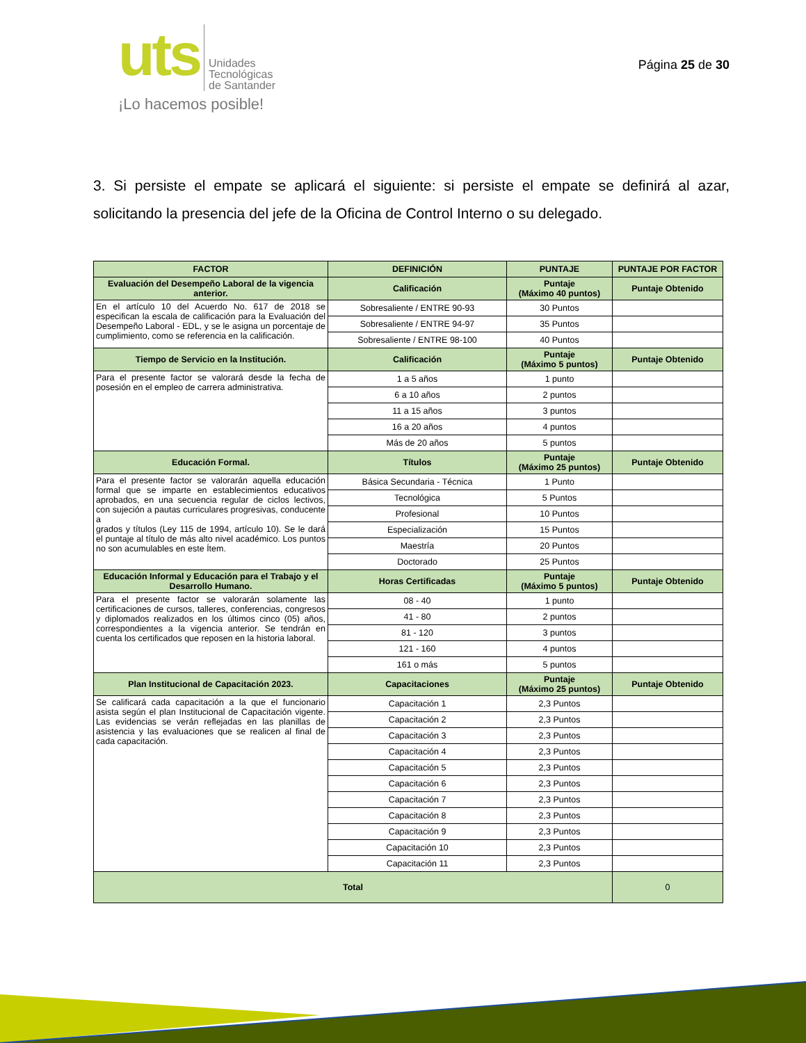uts
Unidades
Tecnológicas
de Santander
¡Lo hacemos posible!
Página 25 de 30
3. Si persiste el empate se aplicará el siguiente: si persiste el empate se definirá al azar, solicitando la presencia del jefe de la Oficina de Control Interno o su delegado.
| FACTOR | DEFINICIÓN | PUNTAJE | PUNTAJE POR FACTOR |
| --- | --- | --- | --- |
| Evaluación del Desempeño Laboral de la vigencia anterior. | Calificación | Puntaje (Máximo 40 puntos) | Puntaje Obtenido |
| En el artículo 10 del Acuerdo No. 617 de 2018 se especifican la escala de calificación para la Evaluación del Desempeño Laboral - EDL, y se le asigna un porcentaje de cumplimiento, como se referencia en la calificación. | Sobresaliente / ENTRE 90-93 | 30 Puntos | |
| | Sobresaliente / ENTRE 94-97 | 35 Puntos | |
| | Sobresaliente / ENTRE 98-100 | 40 Puntos | |
| Tiempo de Servicio en la Institución. | Calificación | Puntaje (Máximo 5 puntos) | Puntaje Obtenido |
| Para el presente factor se valorará desde la fecha de posesión en el empleo de carrera administrativa. | 1 a 5 años | 1 punto | |
| | 6 a 10 años | 2 puntos | |
| | 11 a 15 años | 3 puntos | |
| | 16 a 20 años | 4 puntos | |
| | Más de 20 años | 5 puntos | |
| Educación Formal. | Títulos | Puntaje (Máximo 25 puntos) | Puntaje Obtenido |
| Para el presente factor se valorarán aquella educación formal que se imparte en establecimientos educativos aprobados, en una secuencia regular de ciclos lectivos, con sujeción a pautas curriculares progresivas, conducente a grados y títulos (Ley 115 de 1994, artículo 10). Se le dará el puntaje al título de más alto nivel académico. Los puntos no son acumulables en este Ítem. | Básica Secundaria - Técnica | 1 Punto | |
| | Tecnológica | 5 Puntos | |
| | Profesional | 10 Puntos | |
| | Especialización | 15 Puntos | |
| | Maestría | 20 Puntos | |
| | Doctorado | 25 Puntos | |
| Educación Informal y Educación para el Trabajo y el Desarrollo Humano. | Horas Certificadas | Puntaje (Máximo 5 puntos) | Puntaje Obtenido |
| Para el presente factor se valorarán solamente las certificaciones de cursos, talleres, conferencias, congresos y diplomados realizados en los últimos cinco (05) años, correspondientes a la vigencia anterior. Se tendrán en cuenta los certificados que reposen en la historia laboral. | 08 - 40 | 1 punto | |
| | 41 - 80 | 2 puntos | |
| | 81 - 120 | 3 puntos | |
| | 121 - 160 | 4 puntos | |
| | 161 o más | 5 puntos | |
| Plan Institucional de Capacitación 2023. | Capacitaciones | Puntaje (Máximo 25 puntos) | Puntaje Obtenido |
| Se calificará cada capacitación a la que el funcionario asista según el plan Institucional de Capacitación vigente. Las evidencias se verán reflejadas en las planillas de asistencia y las evaluaciones que se realicen al final de cada capacitación. | Capacitación 1 | 2,3 Puntos | |
| | Capacitación 2 | 2,3 Puntos | |
| | Capacitación 3 | 2,3 Puntos | |
| | Capacitación 4 | 2,3 Puntos | |
| | Capacitación 5 | 2,3 Puntos | |
| | Capacitación 6 | 2,3 Puntos | |
| | Capacitación 7 | 2,3 Puntos | |
| | Capacitación 8 | 2,3 Puntos | |
| | Capacitación 9 | 2,3 Puntos | |
| | Capacitación 10 | 2,3 Puntos | |
| | Capacitación 11 | 2,3 Puntos | |
| Total | | | 0 |